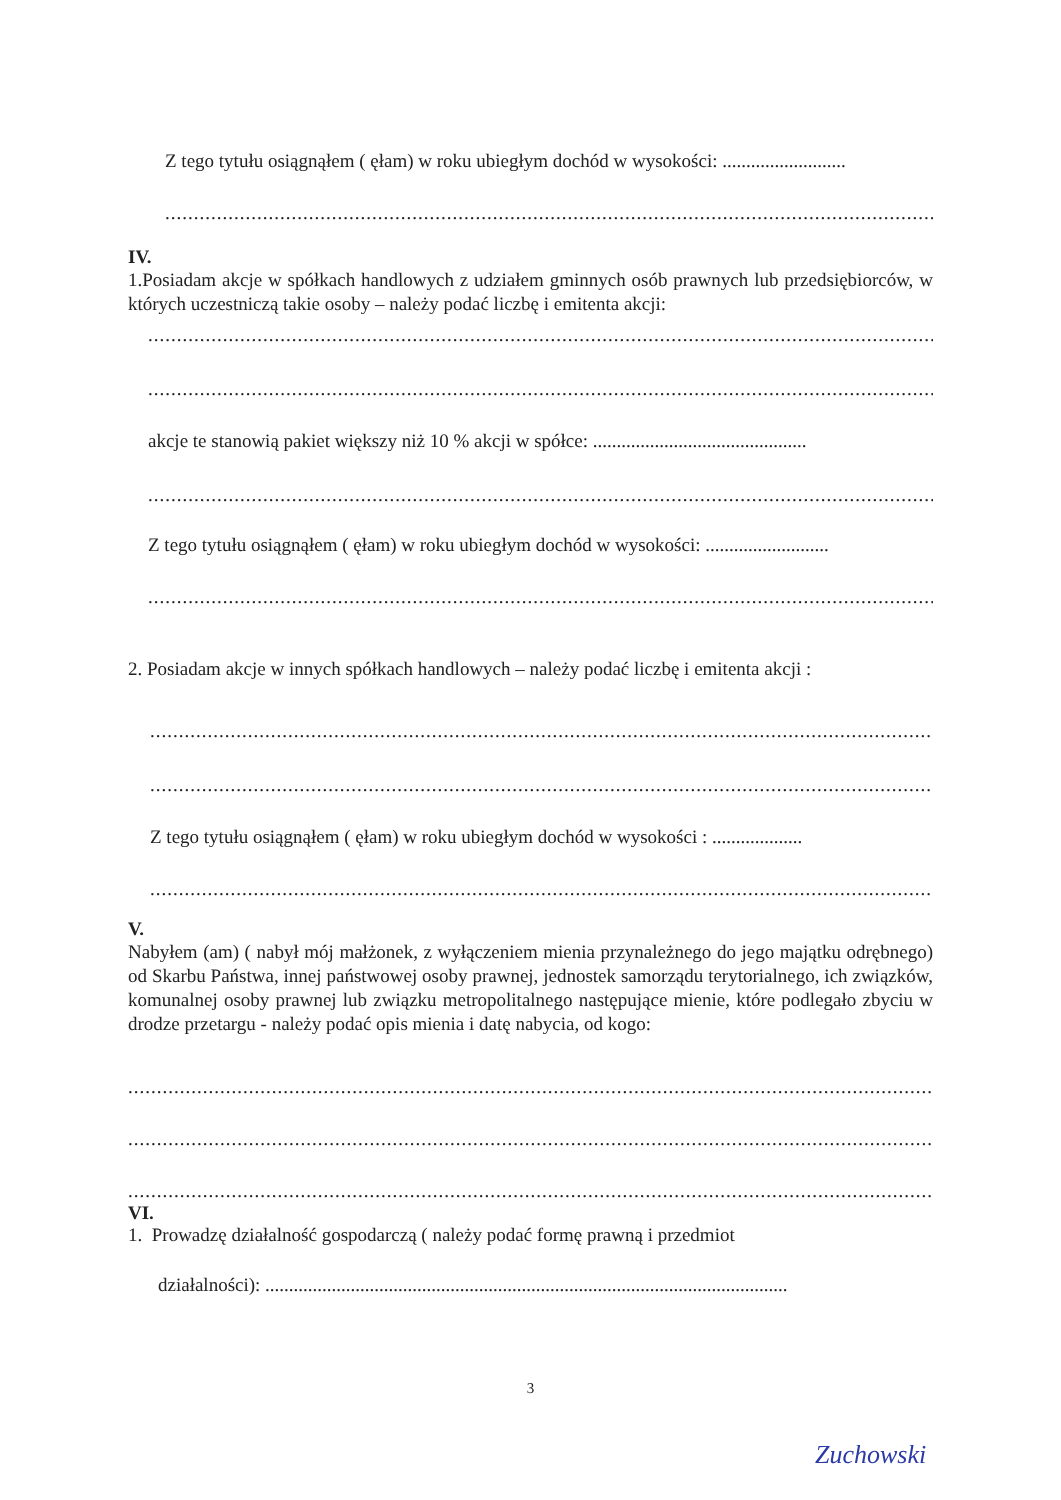Z tego tytułu osiągnąłem ( ęłam) w roku ubiegłym dochód w wysokości: ..........................
..........................................................................................................................................................
IV.
1.Posiadam akcje w spółkach handlowych z udziałem gminnych osób prawnych lub przedsiębiorców, w których uczestniczą takie osoby – należy podać liczbę i emitenta akcji:
..........................................................................................................................................................
..........................................................................................................................................................
akcje te stanowią pakiet większy niż 10 % akcji w spółce: .............................................
..........................................................................................................................................................
Z tego tytułu osiągnąłem ( ęłam) w roku ubiegłym dochód w wysokości: ..........................
..........................................................................................................................................................
2. Posiadam akcje w innych spółkach handlowych – należy podać liczbę i emitenta akcji :
..........................................................................................................................................................
..........................................................................................................................................................
Z tego tytułu osiągnąłem ( ęłam) w roku ubiegłym dochód w wysokości : ...................
..........................................................................................................................................................
V.
Nabyłem (am) ( nabył mój małżonek, z wyłączeniem mienia przynależnego do jego majątku odrębnego) od Skarbu Państwa, innej państwowej osoby prawnej, jednostek samorządu terytorialnego, ich związków, komunalnej osoby prawnej lub związku metropolitalnego następujące mienie, które podlegało zbyciu w drodze przetargu - należy podać opis mienia i datę nabycia, od kogo:
..........................................................................................................................................................
..........................................................................................................................................................
..........................................................................................................................................................
VI.
1. Prowadzę działalność gospodarczą ( należy podać formę prawną i przedmiot
działalności): ..............................................................................................................
3
Zuchowski